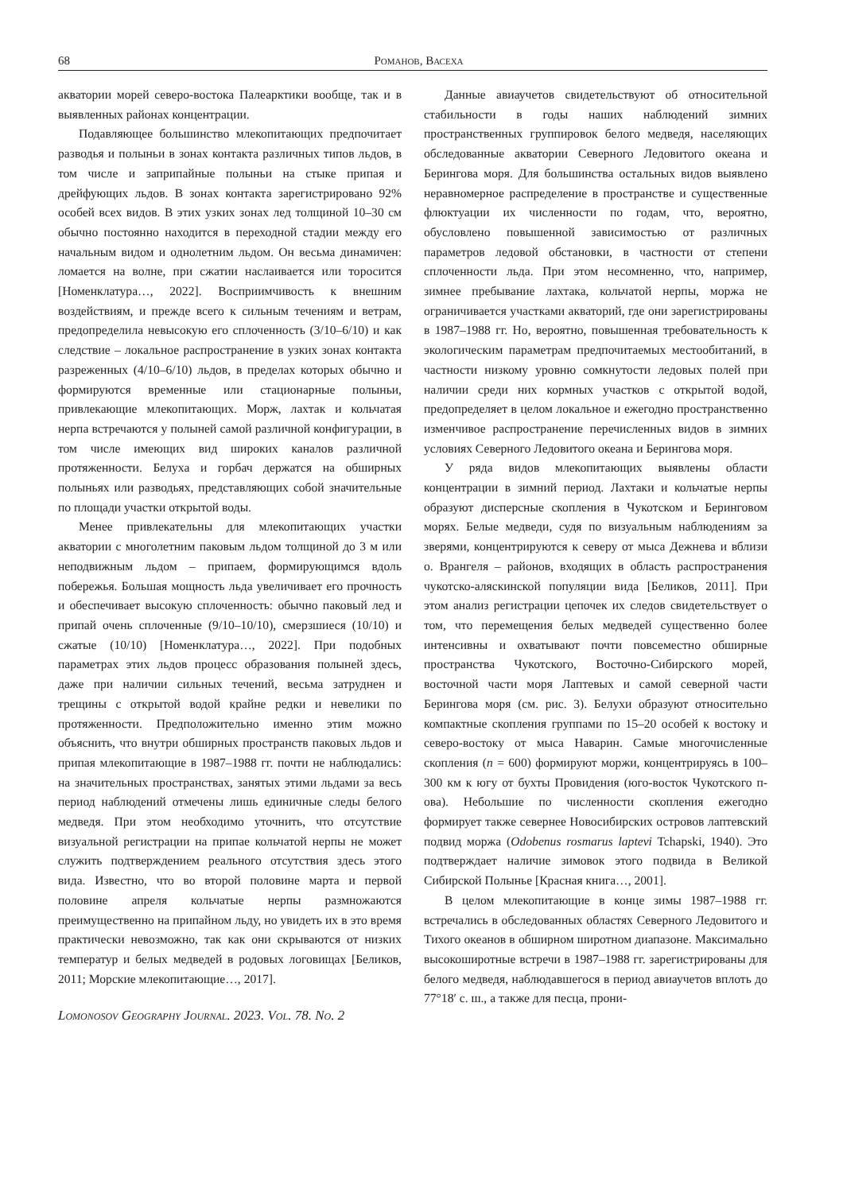68 Романов, Васеха
акватории морей северо-востока Палеарктики вообще, так и в выявленных районах концентрации.
Подавляющее большинство млекопитающих предпочитает разводья и полыньи в зонах контакта различных типов льдов, в том числе и заприпайные полыньи на стыке припая и дрейфующих льдов. В зонах контакта зарегистрировано 92% особей всех видов. В этих узких зонах лед толщиной 10–30 см обычно постоянно находится в переходной стадии между его начальным видом и однолетним льдом. Он весьма динамичен: ломается на волне, при сжатии наслаивается или торосится [Номенклатура…, 2022]. Восприимчивость к внешним воздействиям, и прежде всего к сильным течениям и ветрам, предопределила невысокую его сплоченность (3/10–6/10) и как следствие – локальное распространение в узких зонах контакта разреженных (4/10–6/10) льдов, в пределах которых обычно и формируются временные или стационарные полыньи, привлекающие млекопитающих. Морж, лахтак и кольчатая нерпа встречаются у полыней самой различной конфигурации, в том числе имеющих вид широких каналов различной протяженности. Белуха и горбач держатся на обширных полыньях или разводьях, представляющих собой значительные по площади участки открытой воды.
Менее привлекательны для млекопитающих участки акватории с многолетним паковым льдом толщиной до 3 м или неподвижным льдом – припаем, формирующимся вдоль побережья. Большая мощность льда увеличивает его прочность и обеспечивает высокую сплоченность: обычно паковый лед и припай очень сплоченные (9/10–10/10), смерзшиеся (10/10) и сжатые (10/10) [Номенклатура…, 2022]. При подобных параметрах этих льдов процесс образования полыней здесь, даже при наличии сильных течений, весьма затруднен и трещины с открытой водой крайне редки и невелики по протяженности. Предположительно именно этим можно объяснить, что внутри обширных пространств паковых льдов и припая млекопитающие в 1987–1988 гг. почти не наблюдались: на значительных пространствах, занятых этими льдами за весь период наблюдений отмечены лишь единичные следы белого медведя. При этом необходимо уточнить, что отсутствие визуальной регистрации на припае кольчатой нерпы не может служить подтверждением реального отсутствия здесь этого вида. Известно, что во второй половине марта и первой половине апреля кольчатые нерпы размножаются преимущественно на припайном льду, но увидеть их в это время практически невозможно, так как они скрываются от низких температур и белых медведей в родовых логовищах [Беликов, 2011; Морские млекопитающие…, 2017].
Lomonosov Geography Journal. 2023. Vol. 78. No. 2
Данные авиаучетов свидетельствуют об относительной стабильности в годы наших наблюдений зимних пространственных группировок белого медведя, населяющих обследованные акватории Северного Ледовитого океана и Берингова моря. Для большинства остальных видов выявлено неравномерное распределение в пространстве и существенные флюктуации их численности по годам, что, вероятно, обусловлено повышенной зависимостью от различных параметров ледовой обстановки, в частности от степени сплоченности льда. При этом несомненно, что, например, зимнее пребывание лахтака, кольчатой нерпы, моржа не ограничивается участками акваторий, где они зарегистрированы в 1987–1988 гг. Но, вероятно, повышенная требовательность к экологическим параметрам предпочитаемых местообитаний, в частности низкому уровню сомкнутости ледовых полей при наличии среди них кормных участков с открытой водой, предопределяет в целом локальное и ежегодно пространственно изменчивое распространение перечисленных видов в зимних условиях Северного Ледовитого океана и Берингова моря.
У ряда видов млекопитающих выявлены области концентрации в зимний период. Лахтаки и кольчатые нерпы образуют дисперсные скопления в Чукотском и Беринговом морях. Белые медведи, судя по визуальным наблюдениям за зверями, концентрируются к северу от мыса Дежнева и вблизи о. Врангеля – районов, входящих в область распространения чукотско-аляскинской популяции вида [Беликов, 2011]. При этом анализ регистрации цепочек их следов свидетельствует о том, что перемещения белых медведей существенно более интенсивны и охватывают почти повсеместно обширные пространства Чукотского, Восточно-Сибирского морей, восточной части моря Лаптевых и самой северной части Берингова моря (см. рис. 3). Белухи образуют относительно компактные скопления группами по 15–20 особей к востоку и северо-востоку от мыса Наварин. Самые многочисленные скопления (n = 600) формируют моржи, концентрируясь в 100–300 км к югу от бухты Провидения (юго-восток Чукотского п-ова). Небольшие по численности скопления ежегодно формирует также севернее Новосибирских островов лаптевский подвид моржа (Odobenus rosmarus laptevi Tchapski, 1940). Это подтверждает наличие зимовок этого подвида в Великой Сибирской Полынье [Красная книга…, 2001].
В целом млекопитающие в конце зимы 1987–1988 гг. встречались в обследованных областях Северного Ледовитого и Тихого океанов в обширном широтном диапазоне. Максимально высокоширотные встречи в 1987–1988 гг. зарегистрированы для белого медведя, наблюдавшегося в период авиаучетов вплоть до 77°18′ с. ш., а также для песца, прони-